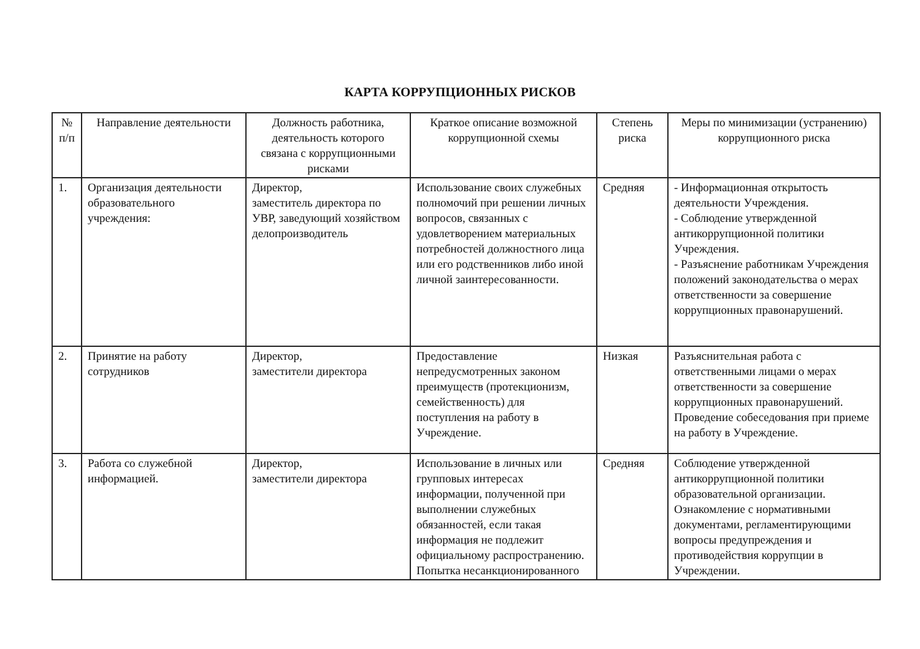КАРТА КОРРУПЦИОННЫХ РИСКОВ
| № п/п | Направление деятельности | Должность работника, деятельность которого связана с коррупционными рисками | Краткое описание возможной коррупционной схемы | Степень риска | Меры по минимизации (устранению) коррупционного риска |
| --- | --- | --- | --- | --- | --- |
| 1. | Организация деятельности образовательного учреждения: | Директор, заместитель директора по УВР, заведующий хозяйством делопроизводитель | Использование своих служебных полномочий при решении личных вопросов, связанных с удовлетворением материальных потребностей должностного лица или его родственников либо иной личной заинтересованности. | Средняя | - Информационная открытость деятельности Учреждения. - Соблюдение утвержденной антикоррупционной политики Учреждения. - Разъяснение работникам Учреждения положений законодательства о мерах ответственности за совершение коррупционных правонарушений. |
| 2. | Принятие на работу сотрудников | Директор, заместители директора | Предоставление непредусмотренных законом преимуществ (протекционизм, семейственность) для поступления на работу в Учреждение. | Низкая | Разъяснительная работа с ответственными лицами о мерах ответственности за совершение коррупционных правонарушений. Проведение собеседования при приеме на работу в Учреждение. |
| 3. | Работа со служебной информацией. | Директор, заместители директора | Использование в личных или групповых интересах информации, полученной при выполнении служебных обязанностей, если такая информация не подлежит официальному распространению. Попытка несанкционированного | Средняя | Соблюдение утвержденной антикоррупционной политики образовательной организации. Ознакомление с нормативными документами, регламентирующими вопросы предупреждения и противодействия коррупции в Учреждении. |